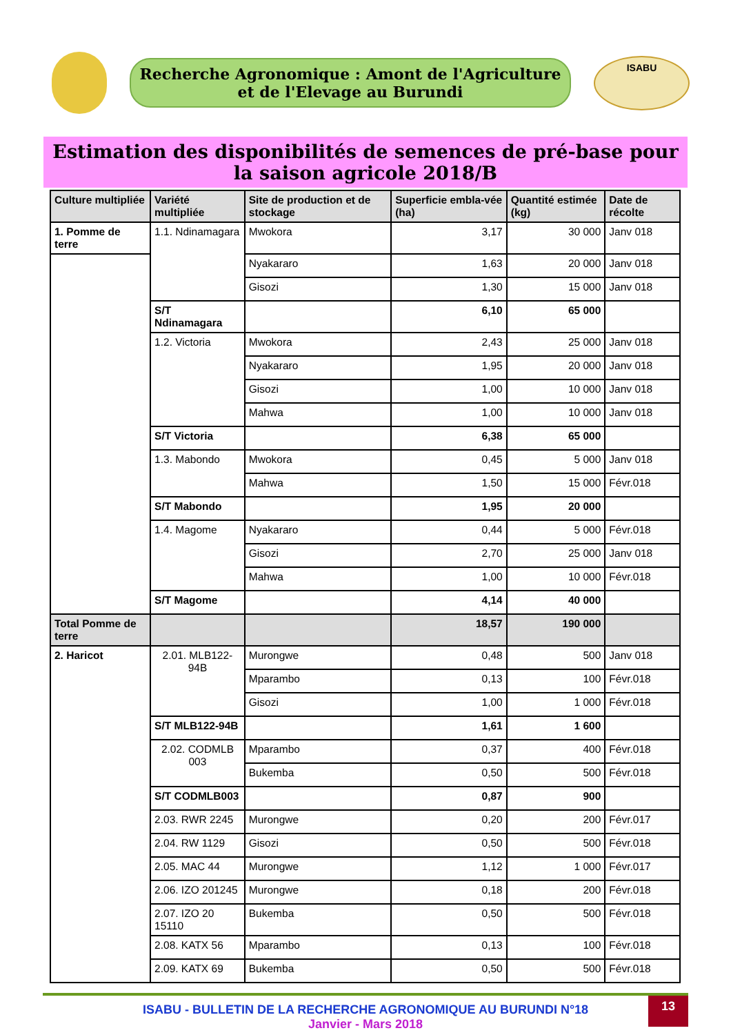Recherche Agronomique : Amont de l'Agriculture et de l'Elevage au Burundi
ISABU
Estimation des disponibilités de semences de pré-base pour la saison agricole 2018/B
| Culture multipliée | Variété multipliée | Site de production et de stockage | Superficie embla-vée (ha) | Quantité estimée (kg) | Date de récolte |
| --- | --- | --- | --- | --- | --- |
| 1. Pomme de terre | 1.1. Ndinamagara | Mwokora | 3,17 | 30 000 | Janv 018 |
| | | Nyakararo | 1,63 | 20 000 | Janv 018 |
| | | Gisozi | 1,30 | 15 000 | Janv 018 |
| | S/T Ndinamagara | | 6,10 | 65 000 | |
| | 1.2. Victoria | Mwokora | 2,43 | 25 000 | Janv 018 |
| | | Nyakararo | 1,95 | 20 000 | Janv 018 |
| | | Gisozi | 1,00 | 10 000 | Janv 018 |
| | | Mahwa | 1,00 | 10 000 | Janv 018 |
| | S/T Victoria | | 6,38 | 65 000 | |
| | 1.3. Mabondo | Mwokora | 0,45 | 5 000 | Janv 018 |
| | | Mahwa | 1,50 | 15 000 | Févr.018 |
| | S/T Mabondo | | 1,95 | 20 000 | |
| | 1.4. Magome | Nyakararo | 0,44 | 5 000 | Févr.018 |
| | | Gisozi | 2,70 | 25 000 | Janv 018 |
| | | Mahwa | 1,00 | 10 000 | Févr.018 |
| | S/T Magome | | 4,14 | 40 000 | |
| Total Pomme de terre | | | 18,57 | 190 000 | |
| 2. Haricot | 2.01. MLB122-94B | Murongwe | 0,48 | 500 | Janv 018 |
| | | Mparambo | 0,13 | 100 | Févr.018 |
| | | Gisozi | 1,00 | 1 000 | Févr.018 |
| | S/T MLB122-94B | | 1,61 | 1 600 | |
| | 2.02. CODMLB 003 | Mparambo | 0,37 | 400 | Févr.018 |
| | | Bukemba | 0,50 | 500 | Févr.018 |
| | S/T CODMLB003 | | 0,87 | 900 | |
| | 2.03. RWR 2245 | Murongwe | 0,20 | 200 | Févr.017 |
| | 2.04. RW 1129 | Gisozi | 0,50 | 500 | Févr.018 |
| | 2.05. MAC 44 | Murongwe | 1,12 | 1 000 | Févr.017 |
| | 2.06. IZO 201245 | Murongwe | 0,18 | 200 | Févr.018 |
| | 2.07. IZO 20 15110 | Bukemba | 0,50 | 500 | Févr.018 |
| | 2.08. KATX 56 | Mparambo | 0,13 | 100 | Févr.018 |
| | 2.09. KATX 69 | Bukemba | 0,50 | 500 | Févr.018 |
ISABU - BULLETIN DE LA RECHERCHE AGRONOMIQUE AU BURUNDI N°18
Janvier - Mars 2018
13